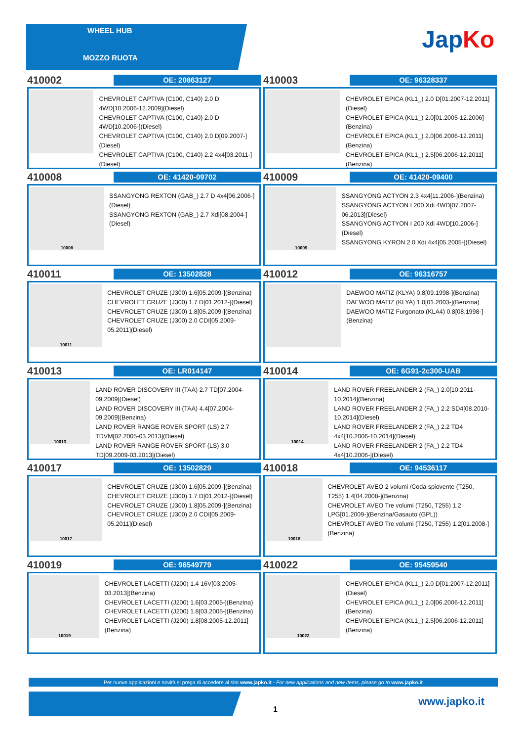WHEEL HUB
MOZZO RUOTA
JapKo
410002
OE: 20863127
CHEVROLET CAPTIVA (C100, C140) 2.0 D 4WD[10.2006-12.2009](Diesel)
CHEVROLET CAPTIVA (C100, C140) 2.0 D 4WD[10.2006-](Diesel)
CHEVROLET CAPTIVA (C100, C140) 2.0 D[09.2007-](Diesel)
CHEVROLET CAPTIVA (C100, C140) 2.2 4x4[03.2011-](Diesel)
410003
OE: 96328337
CHEVROLET EPICA (KL1_) 2.0 D[01.2007-12.2011](Diesel)
CHEVROLET EPICA (KL1_) 2.0[01.2005-12.2006](Benzina)
CHEVROLET EPICA (KL1_) 2.0[06.2006-12.2011](Benzina)
CHEVROLET EPICA (KL1_) 2.5[06.2006-12.2011](Benzina)
410008
OE: 41420-09702
10008
SSANGYONG REXTON (GAB_) 2.7 D 4x4[06.2006-](Diesel)
SSANGYONG REXTON (GAB_) 2.7 Xdi[08.2004-](Diesel)
410009
OE: 41420-09400
10009
SSANGYONG ACTYON 2.3 4x4[11.2006-](Benzina)
SSANGYONG ACTYON I 200 Xdi 4WD[07.2007-06.2013](Diesel)
SSANGYONG ACTYON I 200 Xdi 4WD[10.2006-](Diesel)
SSANGYONG KYRON 2.0 Xdi 4x4[05.2005-](Diesel)
410011
OE: 13502828
10011
CHEVROLET CRUZE (J300) 1.6[05.2009-](Benzina)
CHEVROLET CRUZE (J300) 1.7 D[01.2012-](Diesel)
CHEVROLET CRUZE (J300) 1.8[05.2009-](Benzina)
CHEVROLET CRUZE (J300) 2.0 CDI[05.2009-05.2011](Diesel)
410012
OE: 96316757
DAEWOO MATIZ (KLYA) 0.8[09.1998-](Benzina)
DAEWOO MATIZ (KLYA) 1.0[01.2003-](Benzina)
DAEWOO MATIZ Furgonato (KLA4) 0.8[08.1998-](Benzina)
410013
OE: LR014147
10013
LAND ROVER DISCOVERY III (TAA) 2.7 TD[07.2004-09.2009](Diesel)
LAND ROVER DISCOVERY III (TAA) 4.4[07.2004-09.2009](Benzina)
LAND ROVER RANGE ROVER SPORT (LS) 2.7 TDVM[02.2005-03.2013](Diesel)
LAND ROVER RANGE ROVER SPORT (LS) 3.0 TD[09.2009-03.2013](Diesel)
410014
OE: 6G91-2c300-UAB
10014
LAND ROVER FREELANDER 2 (FA_) 2.0[10.2011-10.2014](Benzina)
LAND ROVER FREELANDER 2 (FA_) 2.2 SD4[08.2010-10.2014](Diesel)
LAND ROVER FREELANDER 2 (FA_) 2.2 TD4 4x4[10.2006-10.2014](Diesel)
LAND ROVER FREELANDER 2 (FA_) 2.2 TD4 4x4[10.2006-](Diesel)
410017
OE: 13502829
10017
CHEVROLET CRUZE (J300) 1.6[05.2009-](Benzina)
CHEVROLET CRUZE (J300) 1.7 D[01.2012-](Diesel)
CHEVROLET CRUZE (J300) 1.8[05.2009-](Benzina)
CHEVROLET CRUZE (J300) 2.0 CDI[05.2009-05.2011](Diesel)
410018
OE: 94536117
10018
CHEVROLET AVEO 2 volumi /Coda spiovente (T250, T255) 1.4[04.2008-](Benzina)
CHEVROLET AVEO Tre volumi (T250, T255) 1.2 LPG[01.2009-](Benzina/Gasauto (GPL))
CHEVROLET AVEO Tre volumi (T250, T255) 1.2[01.2008-](Benzina)
410019
OE: 96549779
10019
CHEVROLET LACETTI (J200) 1.4 16V[03.2005-03.2013](Benzina)
CHEVROLET LACETTI (J200) 1.6[03.2005-](Benzina)
CHEVROLET LACETTI (J200) 1.8[03.2005-](Benzina)
CHEVROLET LACETTI (J200) 1.8[08.2005-12.2011](Benzina)
410022
OE: 95459540
10022
CHEVROLET EPICA (KL1_) 2.0 D[01.2007-12.2011](Diesel)
CHEVROLET EPICA (KL1_) 2.0[06.2006-12.2011](Benzina)
CHEVROLET EPICA (KL1_) 2.5[06.2006-12.2011](Benzina)
Per nuove applicazioni e novità si prega di accedere al sito www.japko.it - For new applications and new items, please go to www.japko.it
1
www.japko.it